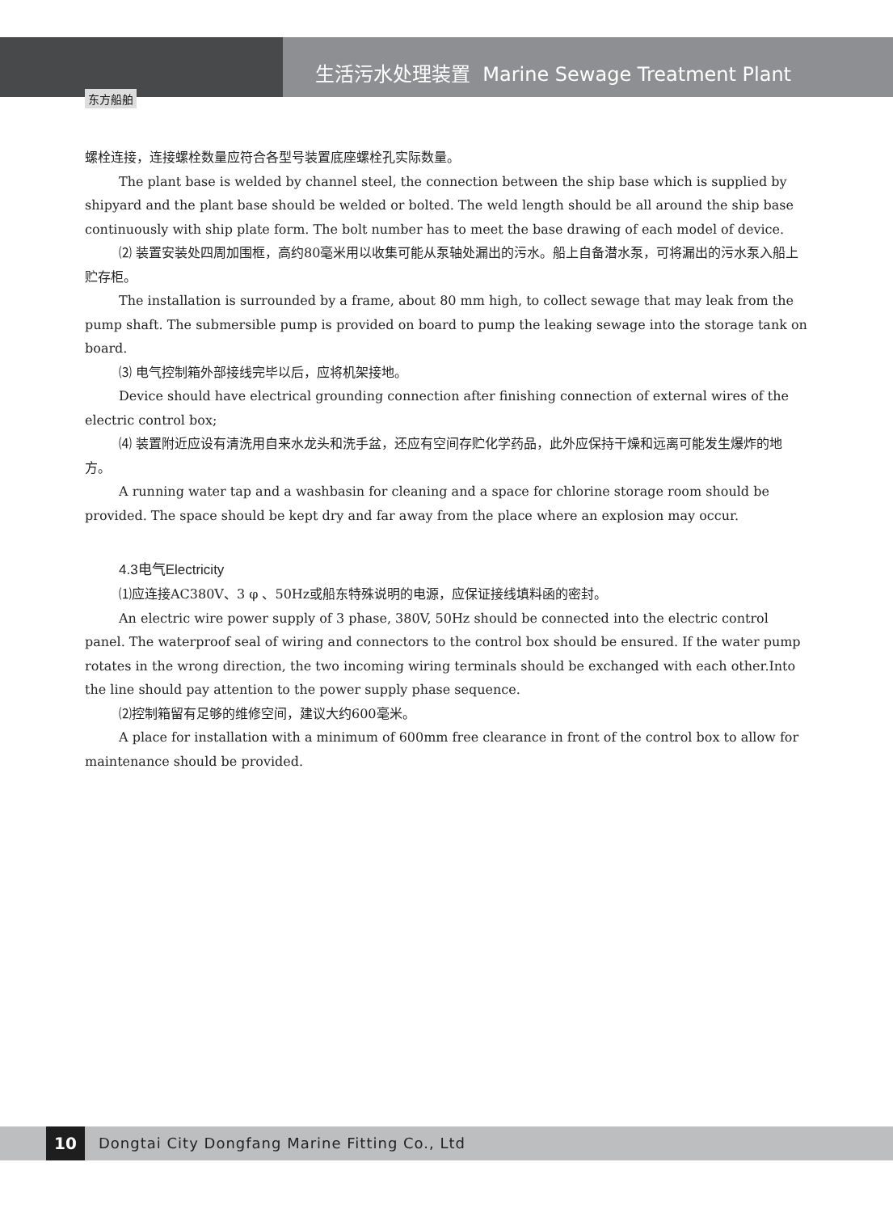东方船舶
生活污水处理装置 Marine Sewage Treatment Plant
螺栓连接，连接螺栓数量应符合各型号装置底座螺栓孔实际数量。
The plant base is welded by channel steel, the connection between the ship base which is supplied by shipyard and the plant base should be welded or bolted. The weld length should be all around the ship base continuously with ship plate form. The bolt number has to meet the base drawing of each model of device.
⑵ 装置安装处四周加围框，高约80毫米用以收集可能从泵轴处漏出的污水。船上自备潜水泵，可将漏出的污水泵入船上贮存柜。
The installation is surrounded by a frame, about 80 mm high, to collect sewage that may leak from the pump shaft. The submersible pump is provided on board to pump the leaking sewage into the storage tank on board.
⑶ 电气控制箱外部接线完毕以后，应将机架接地。
Device should have electrical grounding connection after finishing connection of external wires of the electric control box;
⑷ 装置附近应设有清洗用自来水龙头和洗手盆，还应有空间存贮化学药品，此外应保持干燥和远离可能发生爆炸的地方。
A running water tap and a washbasin for cleaning and a space for chlorine storage room should be provided. The space should be kept dry and far away from the place where an explosion may occur.
4.3电气Electricity
⑴应连接AC380V、3 φ 、50Hz或船东特殊说明的电源，应保证接线填料函的密封。
An electric wire power supply of 3 phase, 380V, 50Hz should be connected into the electric control panel. The waterproof seal of wiring and connectors to the control box should be ensured. If the water pump rotates in the wrong direction, the two incoming wiring terminals should be exchanged with each other.Into the line should pay attention to the power supply phase sequence.
⑵控制箱留有足够的维修空间，建议大约600毫米。
A place for installation with a minimum of 600mm free clearance in front of the control box to allow for maintenance should be provided.
10
Dongtai City Dongfang Marine Fitting Co., Ltd